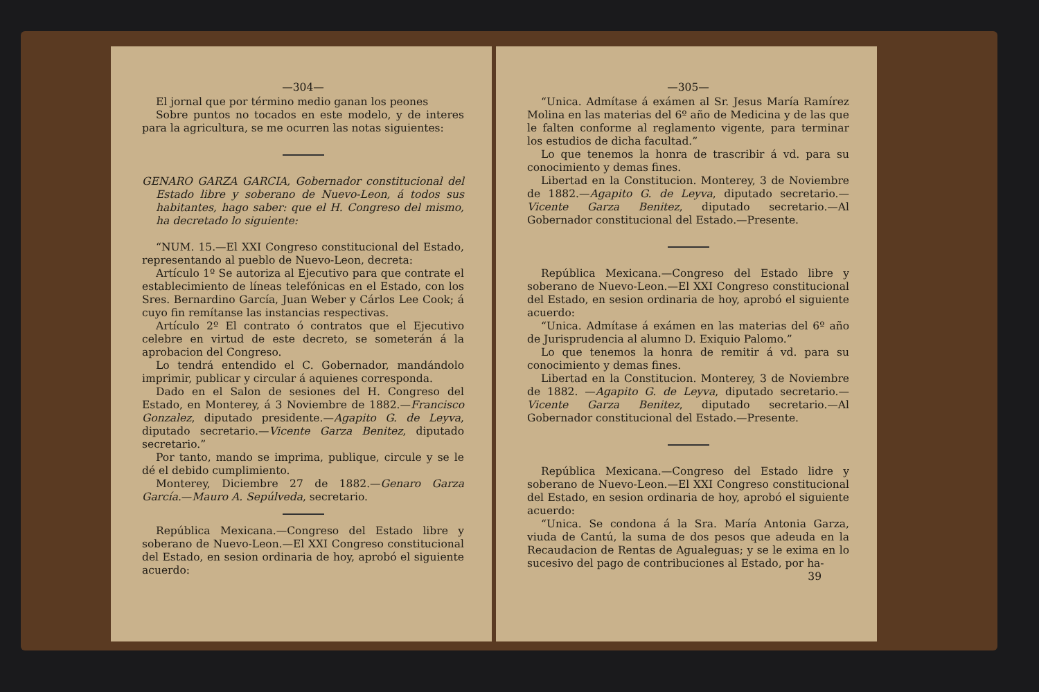—304—
El jornal que por término medio ganan los peones
Sobre puntos no tocados en este modelo, y de interes para la agricultura, se me ocurren las notas siguientes:
GENARO GARZA GARCIA, Gobernador constitucional del Estado libre y soberano de Nuevo-Leon, á todos sus habitantes, hago saber: que el H. Congreso del mismo, ha decretado lo siguiente:
“NUM. 15.—El XXI Congreso constitucional del Estado, representando al pueblo de Nuevo-Leon, decreta:
Artículo 1º Se autoriza al Ejecutivo para que contrate el establecimiento de líneas telefónicas en el Estado, con los Sres. Bernardino García, Juan Weber y Cárlos Lee Cook; á cuyo fin remítanse las instancias respectivas.
Artículo 2º El contrato ó contratos que el Ejecutivo celebre en virtud de este decreto, se someterán á la aprobacion del Congreso.
Lo tendrá entendido el C. Gobernador, mandándolo imprimir, publicar y circular á aquienes corresponda.
Dado en el Salon de sesiones del H. Congreso del Estado, en Monterey, á 3 Noviembre de 1882.—Francisco Gonzalez, diputado presidente.—Agapito G. de Leyva, diputado secretario.—Vicente Garza Benitez, diputado secretario.”
Por tanto, mando se imprima, publique, circule y se le dé el debido cumplimiento.
Monterey, Diciembre 27 de 1882.—Genaro Garza García.—Mauro A. Sepúlveda, secretario.
República Mexicana.—Congreso del Estado libre y soberano de Nuevo-Leon.—El XXI Congreso constitucional del Estado, en sesion ordinaria de hoy, aprobó el siguiente acuerdo:
—305—
“Unica. Admítase á exámen al Sr. Jesus María Ramírez Molina en las materias del 6º año de Medicina y de las que le falten conforme al reglamento vigente, para terminar los estudios de dicha facultad.”
Lo que tenemos la honra de trascribir á vd. para su conocimiento y demas fines.
Libertad en la Constitucion. Monterey, 3 de Noviembre de 1882.—Agapito G. de Leyva, diputado secretario.—Vicente Garza Benitez, diputado secretario.—Al Gobernador constitucional del Estado.—Presente.
República Mexicana.—Congreso del Estado libre y soberano de Nuevo-Leon.—El XXI Congreso constitucional del Estado, en sesion ordinaria de hoy, aprobó el siguiente acuerdo:
“Unica. Admítase á exámen en las materias del 6º año de Jurisprudencia al alumno D. Exiquio Palomo.”
Lo que tenemos la honra de remitir á vd. para su conocimiento y demas fines.
Libertad en la Constitucion. Monterey, 3 de Noviembre de 1882. —Agapito G. de Leyva, diputado secretario.—Vicente Garza Benitez, diputado secretario.—Al Gobernador constitucional del Estado.—Presente.
República Mexicana.—Congreso del Estado lidre y soberano de Nuevo-Leon.—El XXI Congreso constitucional del Estado, en sesion ordinaria de hoy, aprobó el siguiente acuerdo:
“Unica. Se condona á la Sra. María Antonia Garza, viuda de Cantú, la suma de dos pesos que adeuda en la Recaudacion de Rentas de Agualeguas; y se le exima en lo sucesivo del pago de contribuciones al Estado, por ha-
39